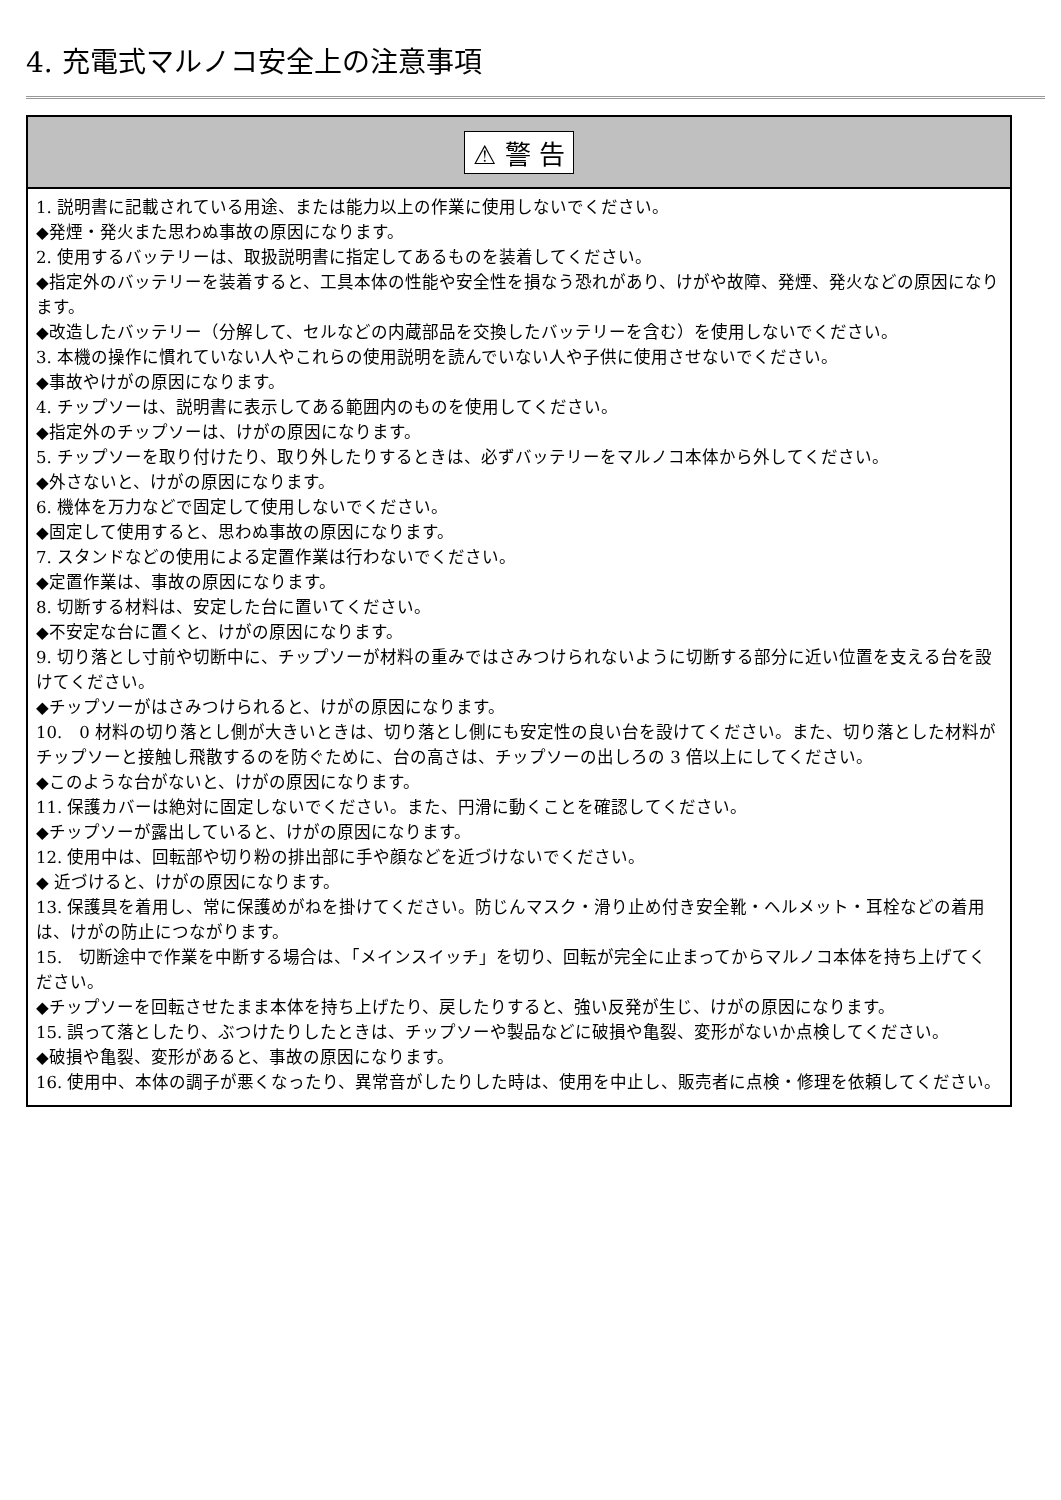4. 充電式マルノコ安全上の注意事項
⚠ 警 告
1. 説明書に記載されている用途、または能力以上の作業に使用しないでください。
◆発煙・発火また思わぬ事故の原因になります。
2. 使用するバッテリーは、取扱説明書に指定してあるものを装着してください。
◆指定外のバッテリーを装着すると、工具本体の性能や安全性を損なう恐れがあり、けがや故障、発煙、発火などの原因になります。
◆改造したバッテリー（分解して、セルなどの内蔵部品を交換したバッテリーを含む）を使用しないでください。
3. 本機の操作に慣れていない人やこれらの使用説明を読んでいない人や子供に使用させないでください。
◆事故やけがの原因になります。
4. チップソーは、説明書に表示してある範囲内のものを使用してください。
◆指定外のチップソーは、けがの原因になります。
5. チップソーを取り付けたり、取り外したりするときは、必ずバッテリーをマルノコ本体から外してください。
◆外さないと、けがの原因になります。
6. 機体を万力などで固定して使用しないでください。
◆固定して使用すると、思わぬ事故の原因になります。
7. スタンドなどの使用による定置作業は行わないでください。
◆定置作業は、事故の原因になります。
8. 切断する材料は、安定した台に置いてください。
◆不安定な台に置くと、けがの原因になります。
9. 切り落とし寸前や切断中に、チップソーが材料の重みではさみつけられないように切断する部分に近い位置を支える台を設けてください。
◆チップソーがはさみつけられると、けがの原因になります。
10.　0 材料の切り落とし側が大きいときは、切り落とし側にも安定性の良い台を設けてください。また、切り落とした材料がチップソーと接触し飛散するのを防ぐために、台の高さは、チップソーの出しろの 3 倍以上にしてください。
◆このような台がないと、けがの原因になります。
11. 保護カバーは絶対に固定しないでください。また、円滑に動くことを確認してください。
◆チップソーが露出していると、けがの原因になります。
12. 使用中は、回転部や切り粉の排出部に手や顔などを近づけないでください。
◆ 近づけると、けがの原因になります。
13. 保護具を着用し、常に保護めがねを掛けてください。防じんマスク・滑り止め付き安全靴・ヘルメット・耳栓などの着用は、けがの防止につながります。
15.　切断途中で作業を中断する場合は、「メインスイッチ」を切り、回転が完全に止まってからマルノコ本体を持ち上げてください。
◆チップソーを回転させたまま本体を持ち上げたり、戻したりすると、強い反発が生じ、けがの原因になります。
15. 誤って落としたり、ぶつけたりしたときは、チップソーや製品などに破損や亀裂、変形がないか点検してください。
◆破損や亀裂、変形があると、事故の原因になります。
16. 使用中、本体の調子が悪くなったり、異常音がしたりした時は、使用を中止し、販売者に点検・修理を依頼してください。